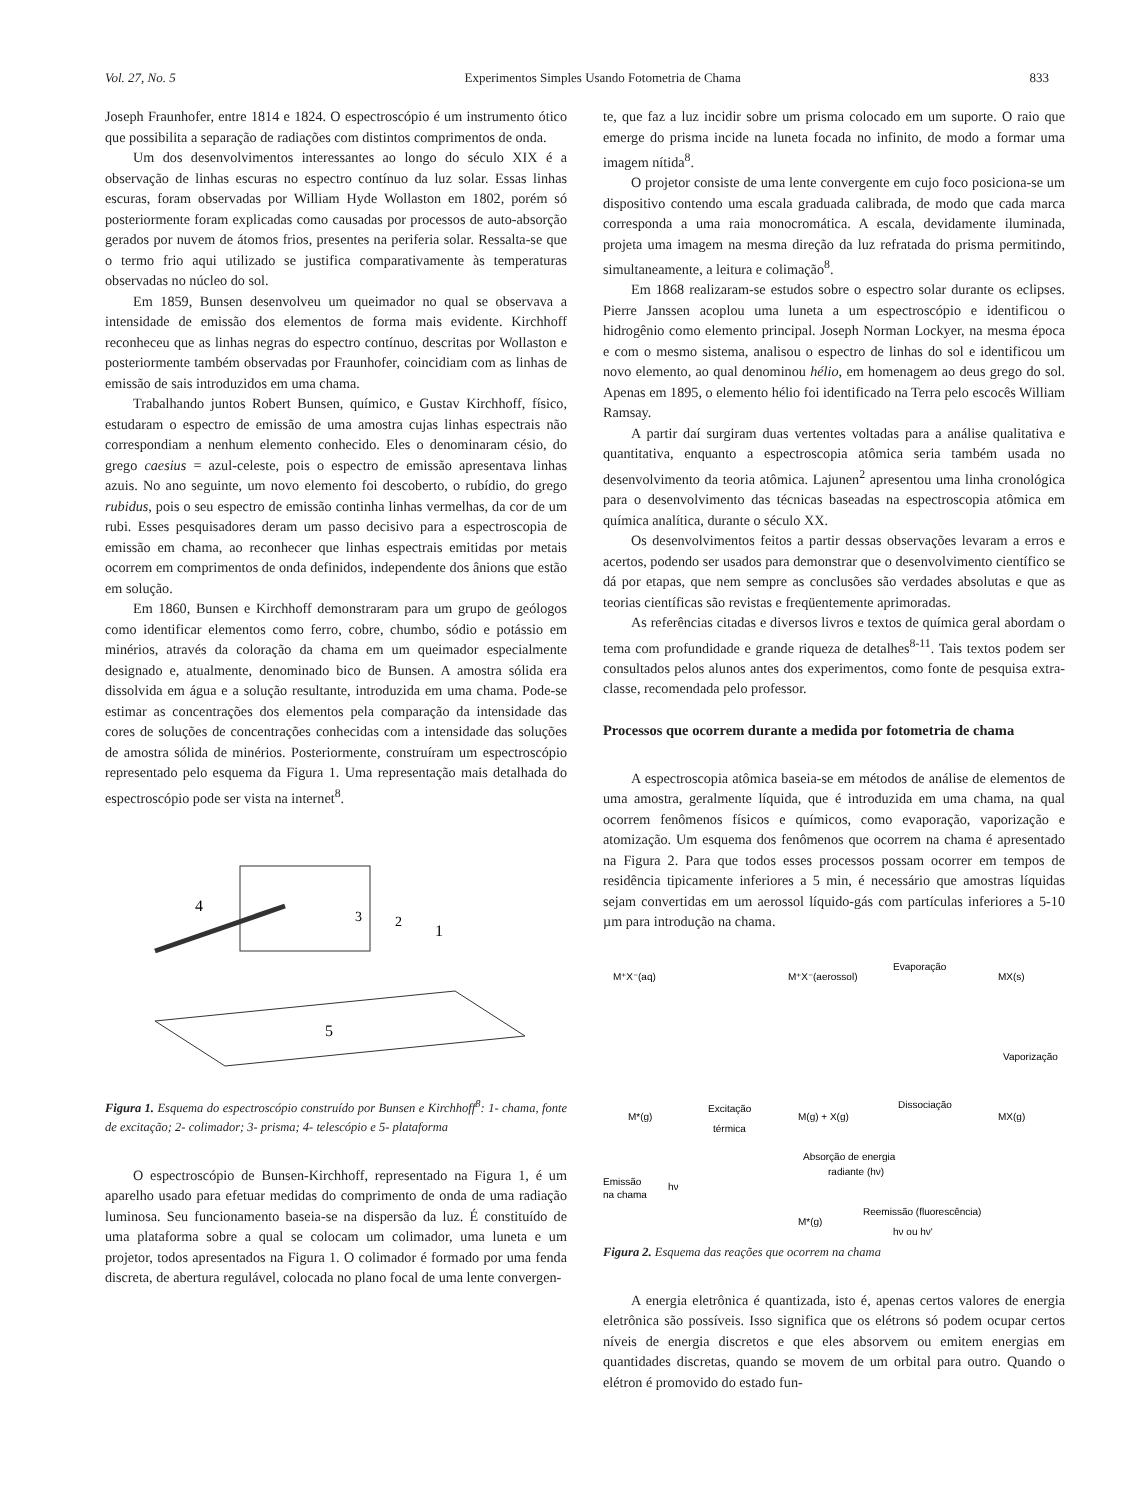Vol. 27, No. 5 Experimentos Simples Usando Fotometria de Chama 833
Joseph Fraunhofer, entre 1814 e 1824. O espectroscópio é um instrumento ótico que possibilita a separação de radiações com distintos comprimentos de onda.
Um dos desenvolvimentos interessantes ao longo do século XIX é a observação de linhas escuras no espectro contínuo da luz solar. Essas linhas escuras, foram observadas por William Hyde Wollaston em 1802, porém só posteriormente foram explicadas como causadas por processos de auto-absorção gerados por nuvem de átomos frios, presentes na periferia solar. Ressalta-se que o termo frio aqui utilizado se justifica comparativamente às temperaturas observadas no núcleo do sol.
Em 1859, Bunsen desenvolveu um queimador no qual se observava a intensidade de emissão dos elementos de forma mais evidente. Kirchhoff reconheceu que as linhas negras do espectro contínuo, descritas por Wollaston e posteriormente também observadas por Fraunhofer, coincidiam com as linhas de emissão de sais introduzidos em uma chama.
Trabalhando juntos Robert Bunsen, químico, e Gustav Kirchhoff, físico, estudaram o espectro de emissão de uma amostra cujas linhas espectrais não correspondiam a nenhum elemento conhecido. Eles o denominaram césio, do grego caesius = azul-celeste, pois o espectro de emissão apresentava linhas azuis. No ano seguinte, um novo elemento foi descoberto, o rubídio, do grego rubidus, pois o seu espectro de emissão continha linhas vermelhas, da cor de um rubi. Esses pesquisadores deram um passo decisivo para a espectroscopia de emissão em chama, ao reconhecer que linhas espectrais emitidas por metais ocorrem em comprimentos de onda definidos, independente dos ânions que estão em solução.
Em 1860, Bunsen e Kirchhoff demonstraram para um grupo de geólogos como identificar elementos como ferro, cobre, chumbo, sódio e potássio em minérios, através da coloração da chama em um queimador especialmente designado e, atualmente, denominado bico de Bunsen. A amostra sólida era dissolvida em água e a solução resultante, introduzida em uma chama. Pode-se estimar as concentrações dos elementos pela comparação da intensidade das cores de soluções de concentrações conhecidas com a intensidade das soluções de amostra sólida de minérios. Posteriormente, construíram um espectroscópio representado pelo esquema da Figura 1. Uma representação mais detalhada do espectroscópio pode ser vista na internet<sup>8</sup>.
4
3
2
1
5
Figura 1. Esquema do espectroscópio construído por Bunsen e Kirchhoff<sup>8</sup>: 1- chama, fonte de excitação; 2- colimador; 3- prisma; 4- telescópio e 5- plataforma
O espectroscópio de Bunsen-Kirchhoff, representado na Figura 1, é um aparelho usado para efetuar medidas do comprimento de onda de uma radiação luminosa. Seu funcionamento baseia-se na dispersão da luz. É constituído de uma plataforma sobre a qual se colocam um colimador, uma luneta e um projetor, todos apresentados na Figura 1. O colimador é formado por uma fenda discreta, de abertura regulável, colocada no plano focal de uma lente convergen-
te, que faz a luz incidir sobre um prisma colocado em um suporte. O raio que emerge do prisma incide na luneta focada no infinito, de modo a formar uma imagem nítida<sup>8</sup>.
O projetor consiste de uma lente convergente em cujo foco posiciona-se um dispositivo contendo uma escala graduada calibrada, de modo que cada marca corresponda a uma raia monocromática. A escala, devidamente iluminada, projeta uma imagem na mesma direção da luz refratada do prisma permitindo, simultaneamente, a leitura e colimação<sup>8</sup>.
Em 1868 realizaram-se estudos sobre o espectro solar durante os eclipses. Pierre Janssen acoplou uma luneta a um espectroscópio e identificou o hidrogênio como elemento principal. Joseph Norman Lockyer, na mesma época e com o mesmo sistema, analisou o espectro de linhas do sol e identificou um novo elemento, ao qual denominou hélio, em homenagem ao deus grego do sol. Apenas em 1895, o elemento hélio foi identificado na Terra pelo escocês William Ramsay.
A partir daí surgiram duas vertentes voltadas para a análise qualitativa e quantitativa, enquanto a espectroscopia atômica seria também usada no desenvolvimento da teoria atômica. Lajunen<sup>2</sup> apresentou uma linha cronológica para o desenvolvimento das técnicas baseadas na espectroscopia atômica em química analítica, durante o século XX.
Os desenvolvimentos feitos a partir dessas observações levaram a erros e acertos, podendo ser usados para demonstrar que o desenvolvimento científico se dá por etapas, que nem sempre as conclusões são verdades absolutas e que as teorias científicas são revistas e freqüentemente aprimoradas.
As referências citadas e diversos livros e textos de química geral abordam o tema com profundidade e grande riqueza de detalhes<sup>8-11</sup>. Tais textos podem ser consultados pelos alunos antes dos experimentos, como fonte de pesquisa extra-classe, recomendada pelo professor.
Processos que ocorrem durante a medida por fotometria de chama
A espectroscopia atômica baseia-se em métodos de análise de elementos de uma amostra, geralmente líquida, que é introduzida em uma chama, na qual ocorrem fenômenos físicos e químicos, como evaporação, vaporização e atomização. Um esquema dos fenômenos que ocorrem na chama é apresentado na Figura 2. Para que todos esses processos possam ocorrer em tempos de residência tipicamente inferiores a 5 min, é necessário que amostras líquidas sejam convertidas em um aerossol líquido-gás com partículas inferiores a 5-10 µm para introdução na chama.
M⁺X⁻(aq)
M⁺X⁻(aerossol)
Evaporação
MX(s)
Vaporização
M*(g)
Excitação
térmica
M(g) + X(g)
Dissociação
MX(g)
Absorção de energia
radiante (hν)
Emissão
na chama
hν
M*(g)
Reemissão (fluorescência)
hν ou hν'
Figura 2. Esquema das reações que ocorrem na chama
A energia eletrônica é quantizada, isto é, apenas certos valores de energia eletrônica são possíveis. Isso significa que os elétrons só podem ocupar certos níveis de energia discretos e que eles absorvem ou emitem energias em quantidades discretas, quando se movem de um orbital para outro. Quando o elétron é promovido do estado fun-